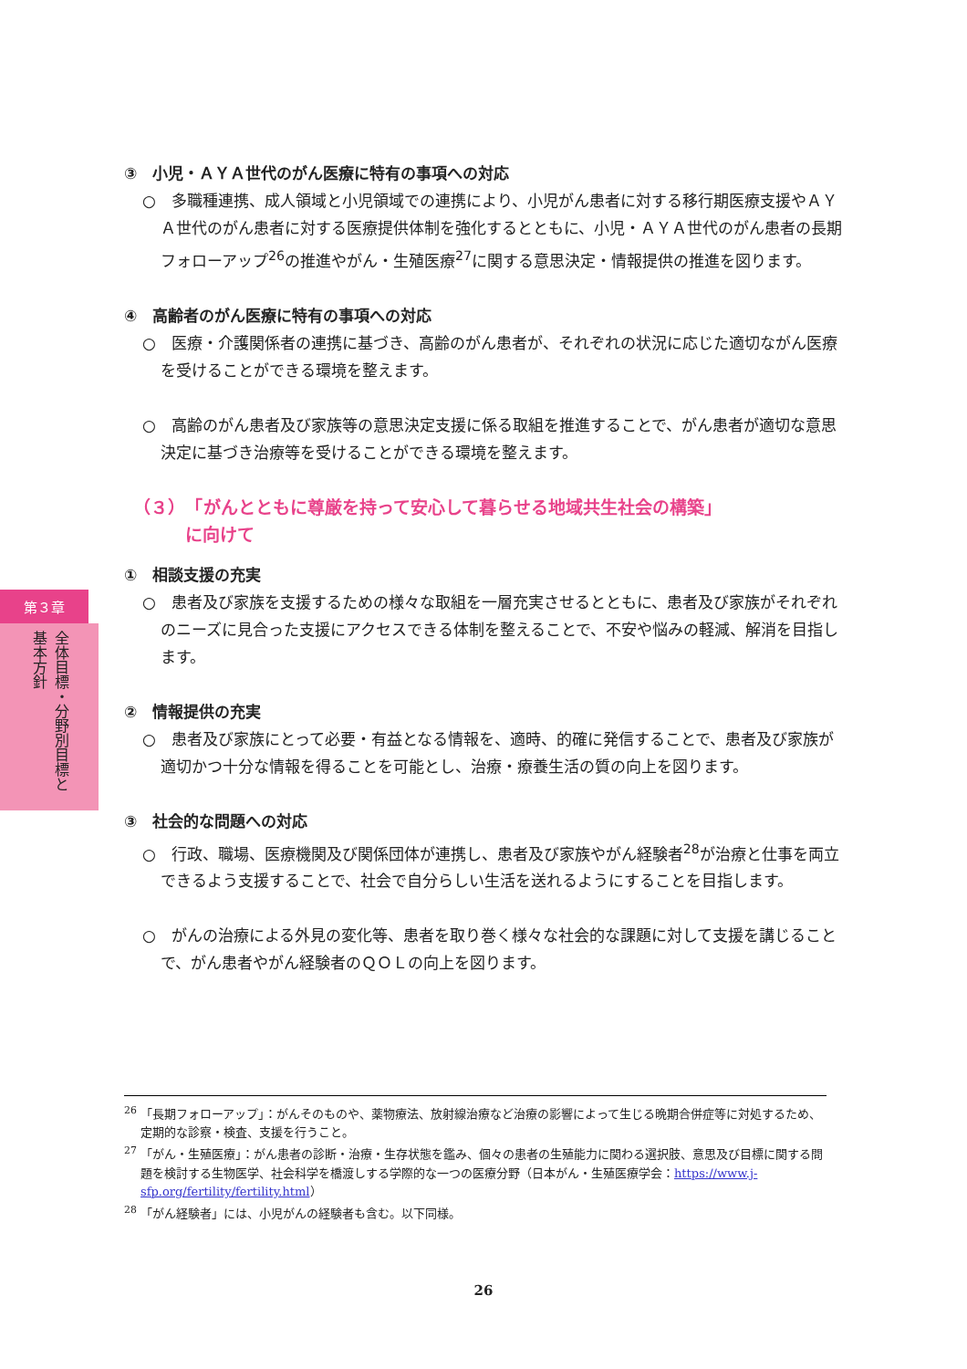③　小児・ＡＹＡ世代のがん医療に特有の事項への対応
○　多職種連携、成人領域と小児領域での連携により、小児がん患者に対する移行期医療支援やＡＹＡ世代のがん患者に対する医療提供体制を強化するとともに、小児・ＡＹＡ世代のがん患者の長期フォローアップ<sup>26</sup>の推進やがん・生殖医療<sup>27</sup>に関する意思決定・情報提供の推進を図ります。
④　高齢者のがん医療に特有の事項への対応
○　医療・介護関係者の連携に基づき、高齢のがん患者が、それぞれの状況に応じた適切ながん医療を受けることができる環境を整えます。
○　高齢のがん患者及び家族等の意思決定支援に係る取組を推進することで、がん患者が適切な意思決定に基づき治療等を受けることができる環境を整えます。
（３）　「がんとともに尊厳を持って安心して暮らせる地域共生社会の構築」
　　　に向けて
①　相談支援の充実
○　患者及び家族を支援するための様々な取組を一層充実させるとともに、患者及び家族がそれぞれのニーズに見合った支援にアクセスできる体制を整えることで、不安や悩みの軽減、解消を目指します。
②　情報提供の充実
○　患者及び家族にとって必要・有益となる情報を、適時、的確に発信することで、患者及び家族が適切かつ十分な情報を得ることを可能とし、治療・療養生活の質の向上を図ります。
③　社会的な問題への対応
○　行政、職場、医療機関及び関係団体が連携し、患者及び家族やがん経験者<sup>28</sup>が治療と仕事を両立できるよう支援することで、社会で自分らしい生活を送れるようにすることを目指します。
○　がんの治療による外見の変化等、患者を取り巻く様々な社会的な課題に対して支援を講じることで、がん患者やがん経験者のＱＯＬの向上を図ります。
第３章
全体目標・分野別目標と基本方針
<sup>26</sup> 「長期フォローアップ」：がんそのものや、薬物療法、放射線治療など治療の影響によって生じる晩期合併症等に対処するため、定期的な診察・検査、支援を行うこと。
<sup>27</sup> 「がん・生殖医療」：がん患者の診断・治療・生存状態を鑑み、個々の患者の生殖能力に関わる選択肢、意思及び目標に関する問題を検討する生物医学、社会科学を橋渡しする学際的な一つの医療分野（日本がん・生殖医療学会：https://www.j-sfp.org/fertility/fertility.html）
<sup>28</sup> 「がん経験者」には、小児がんの経験者も含む。以下同様。
26